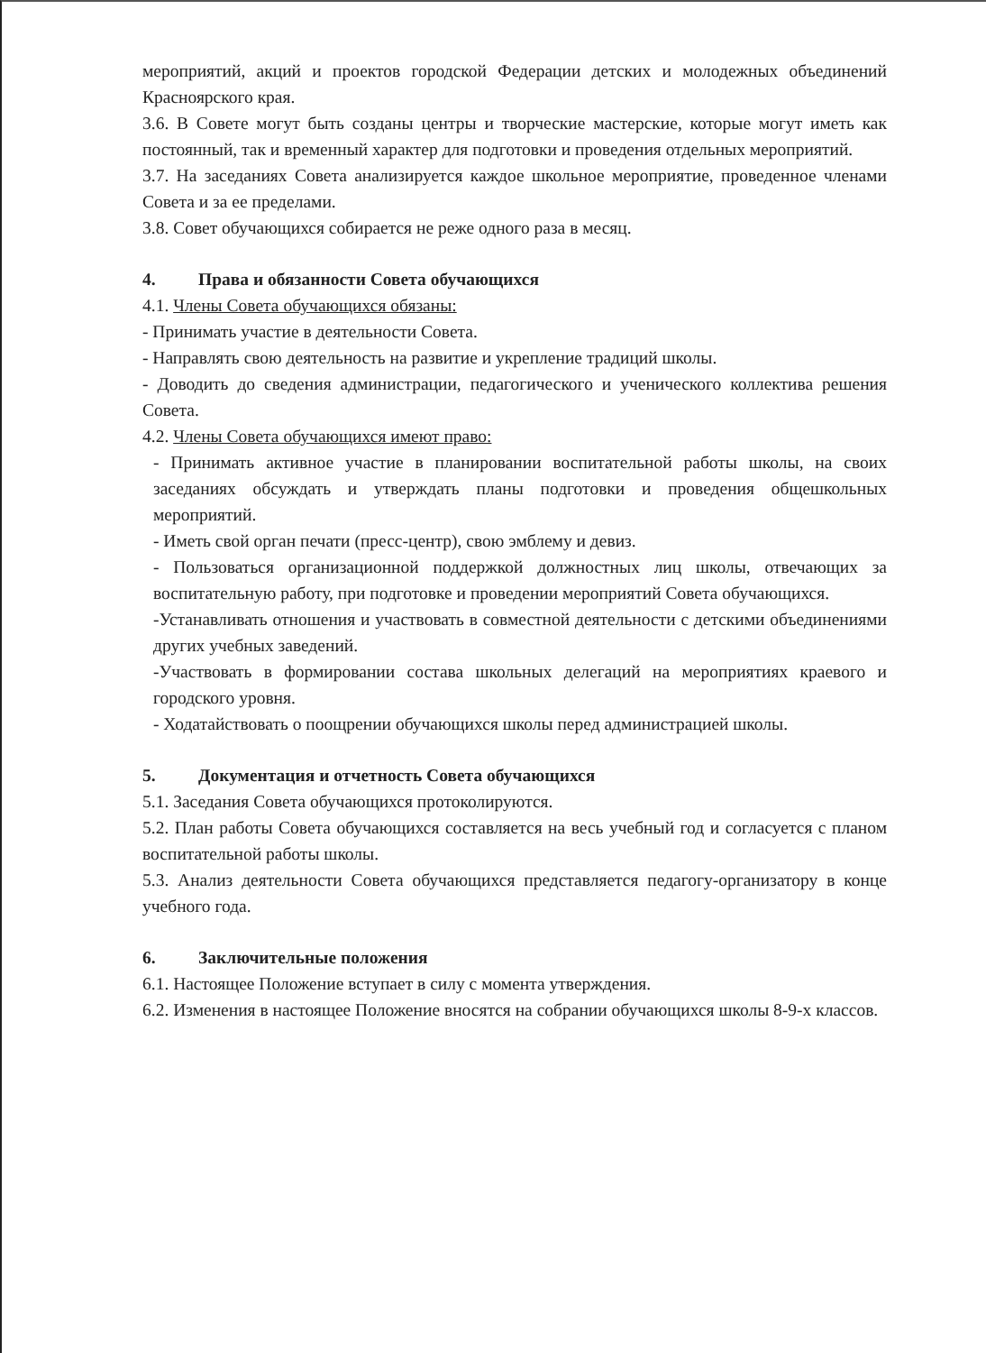мероприятий, акций и проектов городской Федерации детских и молодежных объединений Красноярского края.
3.6. В Совете могут быть созданы центры и творческие мастерские, которые могут иметь как постоянный, так и временный характер для подготовки и проведения отдельных мероприятий.
3.7. На заседаниях Совета анализируется каждое школьное мероприятие, проведенное членами Совета и за ее пределами.
3.8. Совет обучающихся собирается не реже одного раза в месяц.
4. Права и обязанности Совета обучающихся
4.1. Члены Совета обучающихся обязаны:
- Принимать участие в деятельности Совета.
- Направлять свою деятельность на развитие и укрепление традиций школы.
- Доводить до сведения администрации, педагогического и ученического коллектива решения Совета.
4.2. Члены Совета обучающихся имеют право:
- Принимать активное участие в планировании воспитательной работы школы, на своих заседаниях обсуждать и утверждать планы подготовки и проведения общешкольных мероприятий.
- Иметь свой орган печати (пресс-центр), свою эмблему и девиз.
- Пользоваться организационной поддержкой должностных лиц школы, отвечающих за воспитательную работу, при подготовке и проведении мероприятий Совета обучающихся.
-Устанавливать отношения и участвовать в совместной деятельности с детскими объединениями других учебных заведений.
-Участвовать в формировании состава школьных делегаций на мероприятиях краевого и городского уровня.
- Ходатайствовать о поощрении обучающихся школы перед администрацией школы.
5. Документация и отчетность Совета обучающихся
5.1. Заседания Совета обучающихся протоколируются.
5.2. План работы Совета обучающихся составляется на весь учебный год и согласуется с планом воспитательной работы школы.
5.3. Анализ деятельности Совета обучающихся представляется педагогу-организатору в конце учебного года.
6. Заключительные положения
6.1. Настоящее Положение вступает в силу с момента утверждения.
6.2. Изменения в настоящее Положение вносятся на собрании обучающихся школы 8-9-х классов.